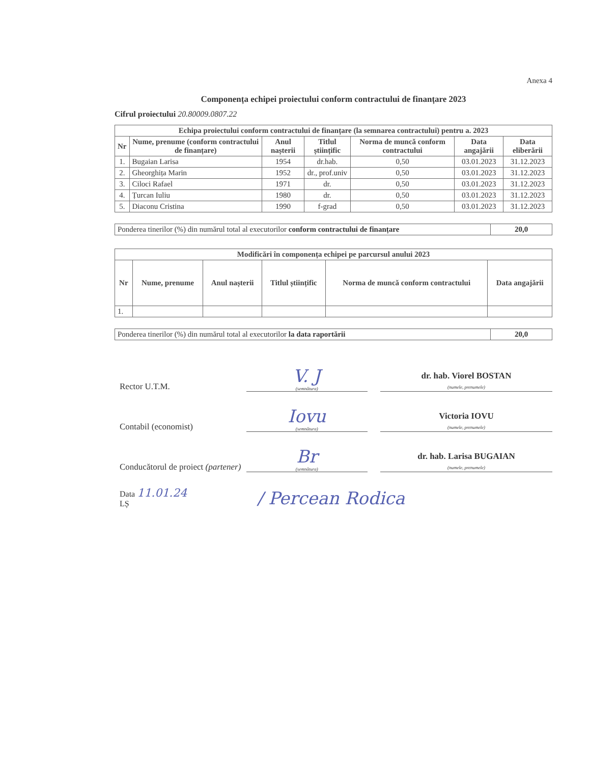Anexa 4
Componența echipei proiectului conform contractului de finanțare 2023
Cifrul proiectului 20.80009.0807.22
| Echipa proiectului conform contractului de finanțare (la semnarea contractului) pentru a. 2023 | | | | | | |
| --- | --- | --- | --- | --- | --- | --- |
| Nr | Nume, prenume (conform contractului de finanțare) | Anul nașterii | Titlul științific | Norma de muncă conform contractului | Data angajării | Data eliberării |
| 1. | Bugaian Larisa | 1954 | dr.hab. | 0,50 | 03.01.2023 | 31.12.2023 |
| 2. | Gheorghița Marin | 1952 | dr., prof.univ | 0,50 | 03.01.2023 | 31.12.2023 |
| 3. | Ciloci Rafael | 1971 | dr. | 0,50 | 03.01.2023 | 31.12.2023 |
| 4. | Țurcan Iuliu | 1980 | dr. | 0,50 | 03.01.2023 | 31.12.2023 |
| 5. | Diaconu Cristina | 1990 | f-grad | 0,50 | 03.01.2023 | 31.12.2023 |
| Ponderea tinerilor (%) din numărul total al executorilor conform contractului de finanțare | 20,0 |
| Modificări în componența echipei pe parcursul anului 2023 | | | | | |
| --- | --- | --- | --- | --- | --- |
| Nr | Nume, prenume | Anul nașterii | Titlul științific | Norma de muncă conform contractului | Data angajării |
| 1. | | | | | |
| Ponderea tinerilor (%) din numărul total al executorilor la data raportării | 20,0 |
Rector U.T.M.
V. J
(semnătura)
dr. hab. Viorel BOSTAN
(numele, prenumele)
Contabil (economist)
Iovu
(semnătura)
Victoria IOVU
(numele, prenumele)
Conducătorul de proiect (partener)
Br
(semnătura)
dr. hab. Larisa BUGAIAN
(numele, prenumele)
Data 11.01.24
LȘ
/ Percean Rodica